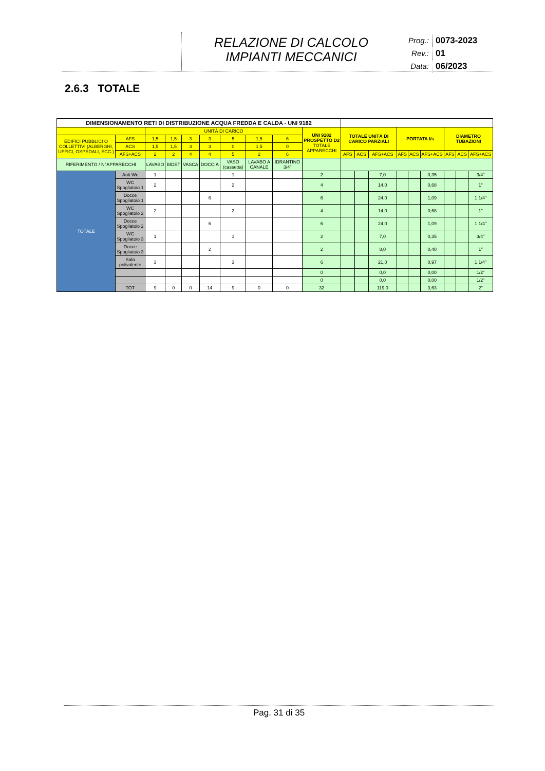RELAZIONE DI CALCOLO
IMPIANTI MECCANICI
Prog.: 0073-2023
Rev.: 01
Data: 06/2023
2.6.3 TOTALE
| DIMENSIONAMENTO RETI DI DISTRIBUZIONE ACQUA FREDDA E CALDA - UNI 9182 | | | | | | | | | | | | | | | | | | | |
| --- | --- | --- | --- | --- | --- | --- | --- | --- | --- | --- | --- | --- | --- | --- | --- | --- | --- | --- | --- |
| | | | UNITÀ DI CARICO | | | | | | | UNI 9182 PROSPETTO D2 TOTALE APPARECCHI | TOTALE UNITÀ DI CARICO PARZIALI | | | PORTATA l/s | | | DIAMETRO TUBAZIONI | | |
| EDIFICI PUBBLICI O COLLETTIVI (ALBERGHI, UFFICI, OSPEDALI, ECC.) | | AFS | 1,5 | 1,5 | 3 | 3 | 5 | 1,5 | 6 | | | | | | | | | | |
| | | ACS | 1,5 | 1,5 | 3 | 3 | 0 | 1,5 | 0 | | | | | | | | | | |
| | | AFS+ACS | 2 | 2 | 4 | 4 | 5 | 2 | 6 | | AFS | ACS | AFS+ACS | AFS | ACS | AFS+ACS | AFS | ACS | AFS+ACS |
| RIFERIMENTO / N°APPARECCHI | | | LAVABO | BIDET | VASCA | DOCCIA | VASO (cassetta) | LAVABO A CANALE | IDRANTINO 3/4" | | | | | | | | | | |
| TOTALE | Anti Wc | | 1 | | | | 1 | | | 2 | | | 7,0 | | | 0,35 | | | 3/4" |
| | WC Spogliatoio 1 | | 2 | | | | 2 | | | 4 | | | 14,0 | | | 0,68 | | | 1" |
| | Docce Spogliatoio 1 | | | | | 6 | | | | 6 | | | 24,0 | | | 1,09 | | | 1 1/4" |
| | WC Spogliatoio 2 | | 2 | | | | 2 | | | 4 | | | 14,0 | | | 0,68 | | | 1" |
| | Docce Spogliatoio 2 | | | | | 6 | | | | 6 | | | 24,0 | | | 1,09 | | | 1 1/4" |
| | WC Spogliatoio 3 | | 1 | | | | 1 | | | 2 | | | 7,0 | | | 0,35 | | | 3/4" |
| | Docce Spogliatoio 3 | | | | | 2 | | | | 2 | | | 8,0 | | | 0,40 | | | 1" |
| | Sala polivalente | | 3 | | | | 3 | | | 6 | | | 21,0 | | | 0,97 | | | 1 1/4" |
| | | | | | | | | | | 0 | | | 0,0 | | | 0,00 | | | 1/2" |
| | | | | | | | | | | 0 | | | 0,0 | | | 0,00 | | | 1/2" |
| | TOT | | 9 | 0 | 0 | 14 | 9 | 0 | 0 | 32 | | | 119,0 | | | 3,63 | | | 2" |
Pag. 31 di 35